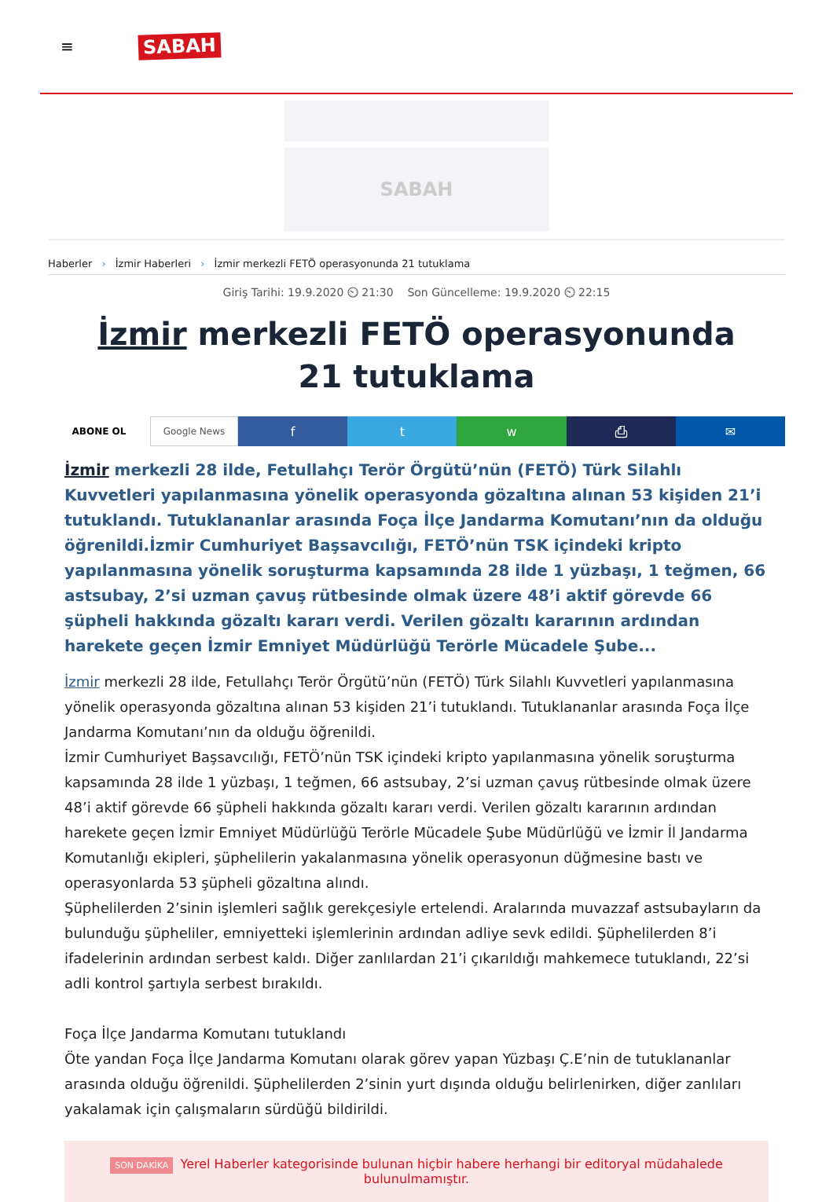≡ SABAH
SABAH
Haberler › İzmir Haberleri › İzmir merkezli FETÖ operasyonunda 21 tutuklama
Giriş Tarihi: 19.9.2020 ⏲ 21:30 Son Güncelleme: 19.9.2020 ⏲ 22:15
İzmir merkezli FETÖ operasyonunda 21 tutuklama
ABONE OL Google News f t w ⎙ ✉
İzmir merkezli 28 ilde, Fetullahçı Terör Örgütü’nün (FETÖ) Türk Silahlı Kuvvetleri yapılanmasına yönelik operasyonda gözaltına alınan 53 kişiden 21’i tutuklandı. Tutuklananlar arasında Foça İlçe Jandarma Komutanı’nın da olduğu öğrenildi.İzmir Cumhuriyet Başsavcılığı, FETÖ’nün TSK içindeki kripto yapılanmasına yönelik soruşturma kapsamında 28 ilde 1 yüzbaşı, 1 teğmen, 66 astsubay, 2’si uzman çavuş rütbesinde olmak üzere 48’i aktif görevde 66 şüpheli hakkında gözaltı kararı verdi. Verilen gözaltı kararının ardından harekete geçen İzmir Emniyet Müdürlüğü Terörle Mücadele Şube...
İzmir merkezli 28 ilde, Fetullahçı Terör Örgütü’nün (FETÖ) Türk Silahlı Kuvvetleri yapılanmasına yönelik operasyonda gözaltına alınan 53 kişiden 21’i tutuklandı. Tutuklananlar arasında Foça İlçe Jandarma Komutanı’nın da olduğu öğrenildi.
İzmir Cumhuriyet Başsavcılığı, FETÖ’nün TSK içindeki kripto yapılanmasına yönelik soruşturma kapsamında 28 ilde 1 yüzbaşı, 1 teğmen, 66 astsubay, 2’si uzman çavuş rütbesinde olmak üzere 48’i aktif görevde 66 şüpheli hakkında gözaltı kararı verdi. Verilen gözaltı kararının ardından harekete geçen İzmir Emniyet Müdürlüğü Terörle Mücadele Şube Müdürlüğü ve İzmir İl Jandarma Komutanlığı ekipleri, şüphelilerin yakalanmasına yönelik operasyonun düğmesine bastı ve operasyonlarda 53 şüpheli gözaltına alındı.
Şüphelilerden 2’sinin işlemleri sağlık gerekçesiyle ertelendi. Aralarında muvazzaf astsubayların da bulunduğu şüpheliler, emniyetteki işlemlerinin ardından adliye sevk edildi. Şüphelilerden 8’i ifadelerinin ardından serbest kaldı. Diğer zanlılardan 21’i çıkarıldığı mahkemece tutuklandı, 22’si adli kontrol şartıyla serbest bırakıldı.
Foça İlçe Jandarma Komutanı tutuklandı
Öte yandan Foça İlçe Jandarma Komutanı olarak görev yapan Yüzbaşı Ç.E’nin de tutuklananlar arasında olduğu öğrenildi. Şüphelilerden 2’sinin yurt dışında olduğu belirlenirken, diğer zanlıları yakalamak için çalışmaların sürdüğü bildirildi.
SON DAKİKA Yerel Haberler kategorisinde bulunan hiçbir habere herhangi bir editoryal müdahalede bulunulmamıştır.